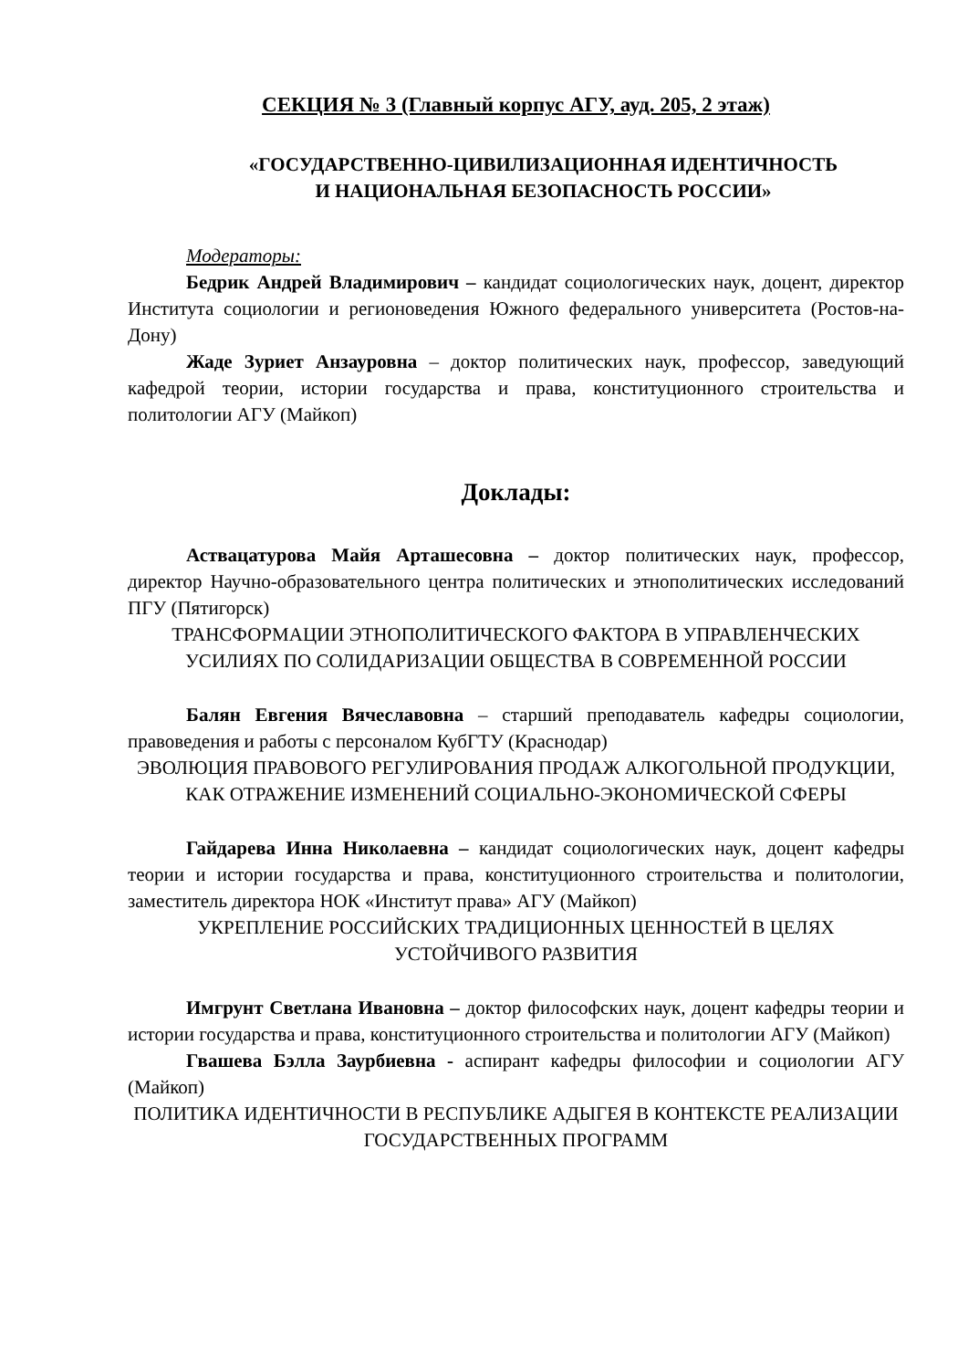СЕКЦИЯ № 3 (Главный корпус АГУ, ауд. 205, 2 этаж)
«ГОСУДАРСТВЕННО-ЦИВИЛИЗАЦИОННАЯ ИДЕНТИЧНОСТЬ
И НАЦИОНАЛЬНАЯ БЕЗОПАСНОСТЬ РОССИИ»
Модераторы:
Бедрик Андрей Владимирович – кандидат социологических наук, доцент, директор Института социологии и регионоведения Южного федерального университета (Ростов-на-Дону)
Жаде Зуриет Анзауровна – доктор политических наук, профессор, заведующий кафедрой теории, истории государства и права, конституционного строительства и политологии АГУ (Майкоп)
Доклады:
Аствацатурова Майя Арташесовна – доктор политических наук, профессор, директор Научно-образовательного центра политических и этнополитических исследований ПГУ (Пятигорск)
ТРАНСФОРМАЦИИ ЭТНОПОЛИТИЧЕСКОГО ФАКТОРА В УПРАВЛЕНЧЕСКИХ УСИЛИЯХ ПО СОЛИДАРИЗАЦИИ ОБЩЕСТВА В СОВРЕМЕННОЙ РОССИИ
Балян Евгения Вячеславовна – старший преподаватель кафедры социологии, правоведения и работы с персоналом КубГТУ (Краснодар)
ЭВОЛЮЦИЯ ПРАВОВОГО РЕГУЛИРОВАНИЯ ПРОДАЖ АЛКОГОЛЬНОЙ ПРОДУКЦИИ, КАК ОТРАЖЕНИЕ ИЗМЕНЕНИЙ СОЦИАЛЬНО-ЭКОНОМИЧЕСКОЙ СФЕРЫ
Гайдарева Инна Николаевна – кандидат социологических наук, доцент кафедры теории и истории государства и права, конституционного строительства и политологии, заместитель директора НОК «Институт права» АГУ (Майкоп)
УКРЕПЛЕНИЕ РОССИЙСКИХ ТРАДИЦИОННЫХ ЦЕННОСТЕЙ В ЦЕЛЯХ УСТОЙЧИВОГО РАЗВИТИЯ
Имгрунт Светлана Ивановна – доктор философских наук, доцент кафедры теории и истории государства и права, конституционного строительства и политологии АГУ (Майкоп)
Гвашева Бэлла Заурбиевна - аспирант кафедры философии и социологии АГУ (Майкоп)
ПОЛИТИКА ИДЕНТИЧНОСТИ В РЕСПУБЛИКЕ АДЫГЕЯ В КОНТЕКСТЕ РЕАЛИЗАЦИИ ГОСУДАРСТВЕННЫХ ПРОГРАММ